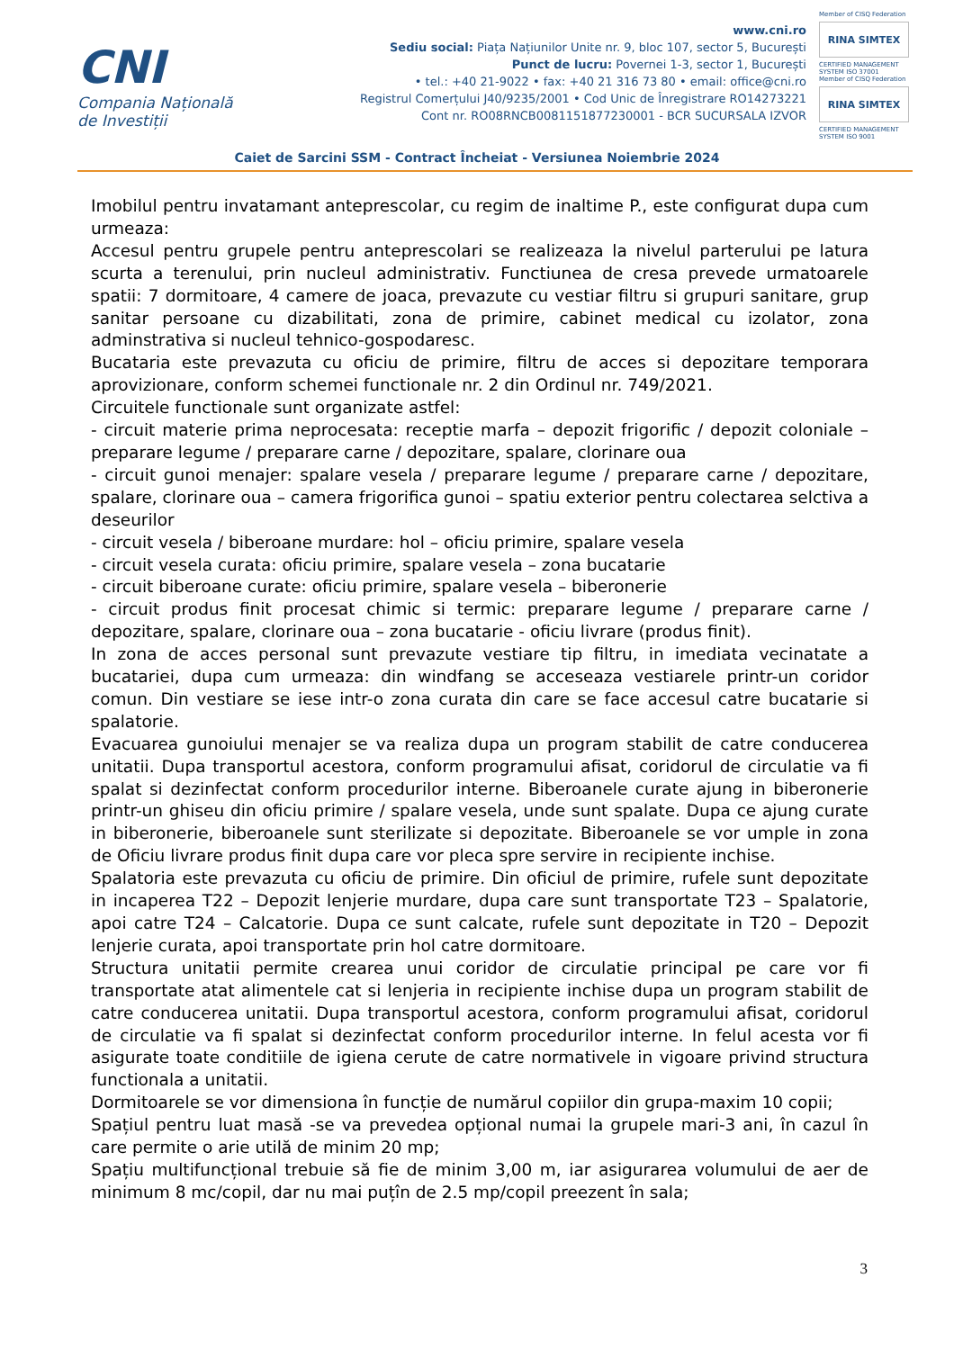CNI
Compania Națională
de Investiții
www.cni.ro
Sediu social: Piața Națiunilor Unite nr. 9, bloc 107, sector 5, București
Punct de lucru: Povernei 1-3, sector 1, București
• tel.: +40 21-9022 • fax: +40 21 316 73 80 • email: office@cni.ro
Registrul Comerțului J40/9235/2001 • Cod Unic de Înregistrare RO14273221
Cont nr. RO08RNCB0081151877230001 - BCR SUCURSALA IZVOR
Member of CISQ Federation
RINA SIMTEX
CERTIFIED MANAGEMENT SYSTEM ISO 37001
Member of CISQ Federation
RINA SIMTEX
CERTIFIED MANAGEMENT SYSTEM ISO 9001
Caiet de Sarcini SSM - Contract Încheiat - Versiunea Noiembrie 2024
Imobilul pentru invatamant anteprescolar, cu regim de inaltime P., este configurat dupa cum urmeaza:
Accesul pentru grupele pentru anteprescolari se realizeaza la nivelul parterului pe latura scurta a terenului, prin nucleul administrativ. Functiunea de cresa prevede urmatoarele spatii: 7 dormitoare, 4 camere de joaca, prevazute cu vestiar filtru si grupuri sanitare, grup sanitar persoane cu dizabilitati, zona de primire, cabinet medical cu izolator, zona adminstrativa si nucleul tehnico-gospodaresc.
Bucataria este prevazuta cu oficiu de primire, filtru de acces si depozitare temporara aprovizionare, conform schemei functionale nr. 2 din Ordinul nr. 749/2021.
Circuitele functionale sunt organizate astfel:
- circuit materie prima neprocesata: receptie marfa – depozit frigorific / depozit coloniale – preparare legume / preparare carne / depozitare, spalare, clorinare oua
- circuit gunoi menajer: spalare vesela / preparare legume / preparare carne / depozitare, spalare, clorinare oua – camera frigorifica gunoi – spatiu exterior pentru colectarea selctiva a deseurilor
- circuit vesela / biberoane murdare: hol – oficiu primire, spalare vesela
- circuit vesela curata: oficiu primire, spalare vesela – zona bucatarie
- circuit biberoane curate: oficiu primire, spalare vesela – biberonerie
- circuit produs finit procesat chimic si termic: preparare legume / preparare carne / depozitare, spalare, clorinare oua – zona bucatarie - oficiu livrare (produs finit).
In zona de acces personal sunt prevazute vestiare tip filtru, in imediata vecinatate a bucatariei, dupa cum urmeaza: din windfang se acceseaza vestiarele printr-un coridor comun. Din vestiare se iese intr-o zona curata din care se face accesul catre bucatarie si spalatorie.
Evacuarea gunoiului menajer se va realiza dupa un program stabilit de catre conducerea unitatii. Dupa transportul acestora, conform programului afisat, coridorul de circulatie va fi spalat si dezinfectat conform procedurilor interne. Biberoanele curate ajung in biberonerie printr-un ghiseu din oficiu primire / spalare vesela, unde sunt spalate. Dupa ce ajung curate in biberonerie, biberoanele sunt sterilizate si depozitate. Biberoanele se vor umple in zona de Oficiu livrare produs finit dupa care vor pleca spre servire in recipiente inchise.
Spalatoria este prevazuta cu oficiu de primire. Din oficiul de primire, rufele sunt depozitate in incaperea T22 – Depozit lenjerie murdare, dupa care sunt transportate T23 – Spalatorie, apoi catre T24 – Calcatorie. Dupa ce sunt calcate, rufele sunt depozitate in T20 – Depozit lenjerie curata, apoi transportate prin hol catre dormitoare.
Structura unitatii permite crearea unui coridor de circulatie principal pe care vor fi transportate atat alimentele cat si lenjeria in recipiente inchise dupa un program stabilit de catre conducerea unitatii. Dupa transportul acestora, conform programului afisat, coridorul de circulatie va fi spalat si dezinfectat conform procedurilor interne. In felul acesta vor fi asigurate toate conditiile de igiena cerute de catre normativele in vigoare privind structura functionala a unitatii.
Dormitoarele se vor dimensiona în funcție de numărul copiilor din grupa-maxim 10 copii;
Spațiul pentru luat masă -se va prevedea opțional numai la grupele mari-3 ani, în cazul în care permite o arie utilă de minim 20 mp;
Spațiu multifuncțional trebuie să fie de minim 3,00 m, iar asigurarea volumului de aer de minimum 8 mc/copil, dar nu mai puțîn de 2.5 mp/copil preezent în sala;
3